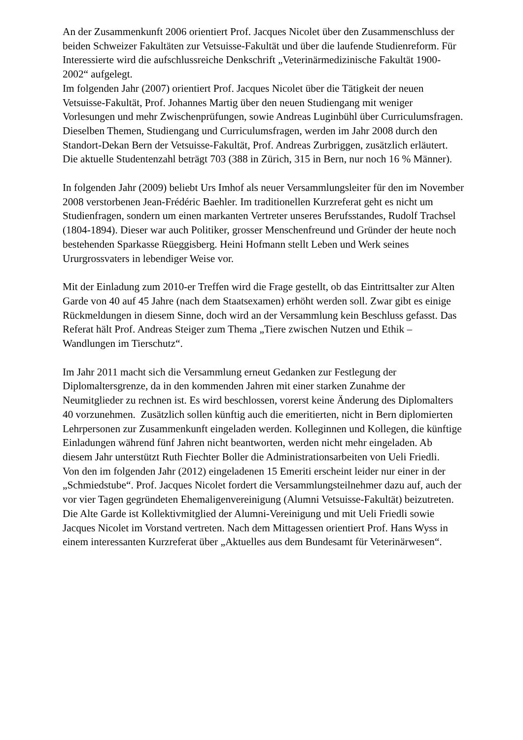An der Zusammenkunft 2006 orientiert Prof. Jacques Nicolet über den Zusammenschluss der beiden Schweizer Fakultäten zur Vetsuisse-Fakultät und über die laufende Studienreform. Für Interessierte wird die aufschlussreiche Denkschrift „Veterinärmedizinische Fakultät 1900-2002“ aufgelegt.
Im folgenden Jahr (2007) orientiert Prof. Jacques Nicolet über die Tätigkeit der neuen Vetsuisse-Fakultät, Prof. Johannes Martig über den neuen Studiengang mit weniger Vorlesungen und mehr Zwischenprüfungen, sowie Andreas Luginbühl über Curriculumsfragen.
Dieselben Themen, Studiengang und Curriculumsfragen, werden im Jahr 2008 durch den Standort-Dekan Bern der Vetsuisse-Fakultät, Prof. Andreas Zurbriggen, zusätzlich erläutert. Die aktuelle Studentenzahl beträgt 703 (388 in Zürich, 315 in Bern, nur noch 16 % Männer).
In folgenden Jahr (2009) beliebt Urs Imhof als neuer Versammlungsleiter für den im November 2008 verstorbenen Jean-Frédéric Baehler. Im traditionellen Kurzreferat geht es nicht um Studienfragen, sondern um einen markanten Vertreter unseres Berufsstandes, Rudolf Trachsel (1804-1894). Dieser war auch Politiker, grosser Menschenfreund und Gründer der heute noch bestehenden Sparkasse Rüeggisberg. Heini Hofmann stellt Leben und Werk seines Ururgrossvaters in lebendiger Weise vor.
Mit der Einladung zum 2010-er Treffen wird die Frage gestellt, ob das Eintrittsalter zur Alten Garde von 40 auf 45 Jahre (nach dem Staatsexamen) erhöht werden soll. Zwar gibt es einige Rückmeldungen in diesem Sinne, doch wird an der Versammlung kein Beschluss gefasst. Das Referat hält Prof. Andreas Steiger zum Thema „Tiere zwischen Nutzen und Ethik – Wandlungen im Tierschutz“.
Im Jahr 2011 macht sich die Versammlung erneut Gedanken zur Festlegung der Diplomaltersgrenze, da in den kommenden Jahren mit einer starken Zunahme der Neumitglieder zu rechnen ist. Es wird beschlossen, vorerst keine Änderung des Diplomalters 40 vorzunehmen. Zusätzlich sollen künftig auch die emeritierten, nicht in Bern diplomierten Lehrpersonen zur Zusammenkunft eingeladen werden. Kolleginnen und Kollegen, die künftige Einladungen während fünf Jahren nicht beantworten, werden nicht mehr eingeladen. Ab diesem Jahr unterstützt Ruth Fiechter Boller die Administrationsarbeiten von Ueli Friedli.
Von den im folgenden Jahr (2012) eingeladenen 15 Emeriti erscheint leider nur einer in der „Schmiedstube“. Prof. Jacques Nicolet fordert die Versammlungsteilnehmer dazu auf, auch der vor vier Tagen gegründeten Ehemaligenvereinigung (Alumni Vetsuisse-Fakultät) beizutreten. Die Alte Garde ist Kollektivmitglied der Alumni-Vereinigung und mit Ueli Friedli sowie Jacques Nicolet im Vorstand vertreten. Nach dem Mittagessen orientiert Prof. Hans Wyss in einem interessanten Kurzreferat über „Aktuelles aus dem Bundesamt für Veterinärwesen“.